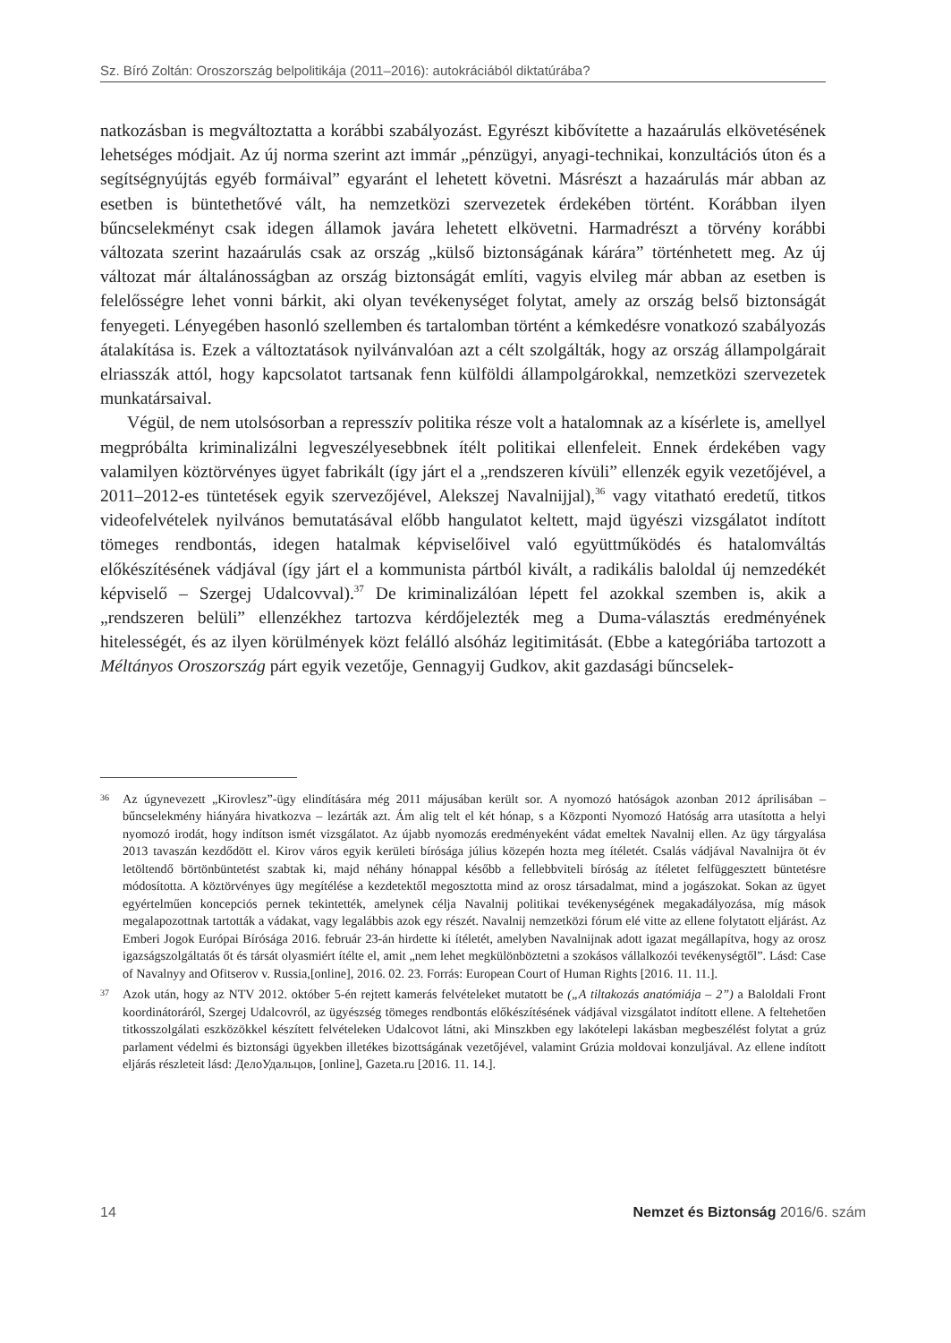Sz. Bíró Zoltán: Oroszország belpolitikája (2011–2016): autokráciából diktatúrába?
natkozásban is megváltoztatta a korábbi szabályozást. Egyrészt kibővítette a hazaárulás elkövetésének lehetséges módjait. Az új norma szerint azt immár „pénzügyi, anyagi-technikai, konzultációs úton és a segítségnyújtás egyéb formáival” egyaránt el lehetett követni. Másrészt a hazaárulás már abban az esetben is büntethetővé vált, ha nemzetközi szervezetek érdekében történt. Korábban ilyen bűncselekményt csak idegen államok javára lehetett elkövetni. Harmadrészt a törvény korábbi változata szerint hazaárulás csak az ország „külső biztonságának kárára” történhetett meg. Az új változat már általánosságban az ország biztonságát említi, vagyis elvileg már abban az esetben is felelősségre lehet vonni bárkit, aki olyan tevékenységet folytat, amely az ország belső biztonságát fenyegeti. Lényegében hasonló szellemben és tartalomban történt a kémkedésre vonatkozó szabályozás átalakítása is. Ezek a változtatások nyilvánvalóan azt a célt szolgálták, hogy az ország állampolgárait elriasszák attól, hogy kapcsolatot tartsanak fenn külföldi állampolgárokkal, nemzetközi szervezetek munkatársaival.
Végül, de nem utolsósorban a represszív politika része volt a hatalomnak az a kísérlete is, amellyel megpróbálta kriminalizálni legveszélyesebbnek ítélt politikai ellenfeleit. Ennek érdekében vagy valamilyen köztörvényes ügyet fabrikált (így járt el a „rendszeren kívüli” ellenzék egyik vezetőjével, a 2011–2012-es tüntetések egyik szervezőjével, Alekszej Navalnijjal),<sup>36</sup> vagy vitatható eredetű, titkos videofelvételek nyilvános bemutatásával előbb hangulatot keltett, majd ügyészi vizsgálatot indított tömeges rendbontás, idegen hatalmak képviselőivel való együttműködés és hatalomváltás előkészítésének vádjával (így járt el a kommunista pártból kivált, a radikális baloldal új nemzedékét képviselő – Szergej Udalcovval).<sup>37</sup> De kriminalizálóan lépett fel azokkal szemben is, akik a „rendszeren belüli” ellenzékhez tartozva kérdőjelezték meg a Duma-választás eredményének hitelességét, és az ilyen körülmények közt felálló alsóház legitimitását. (Ebbe a kategóriába tartozott a Méltányos Oroszország párt egyik vezetője, Gennagyij Gudkov, akit gazdasági bűncselek-
36 Az úgynevezett „Kirovlesz”-ügy elindítására még 2011 májusában került sor. A nyomozó hatóságok azonban 2012 áprilisában – bűncselekmény hiányára hivatkozva – lezárták azt. Ám alig telt el két hónap, s a Központi Nyomozó Hatóság arra utasította a helyi nyomozó irodát, hogy indítson ismét vizsgálatot. Az újabb nyomozás eredményeként vádat emeltek Navalnij ellen. Az ügy tárgyalása 2013 tavaszán kezdődött el. Kirov város egyik kerületi bírósága július közepén hozta meg ítéletét. Csalás vádjával Navalnijra öt év letöltendő börtönbüntetést szabtak ki, majd néhány hónappal később a fellebbviteli bíróság az ítéletet felfüggesztett büntetésre módosította. A köztörvényes ügy megítélése a kezdetektől megosztotta mind az orosz társadalmat, mind a jogászokat. Sokan az ügyet egyértelműen koncepciós pernek tekintették, amelynek célja Navalnij politikai tevékenységének megakadályozása, míg mások megalapozottnak tartották a vádakat, vagy legalábbis azok egy részét. Navalnij nemzetközi fórum elé vitte az ellene folytatott eljárást. Az Emberi Jogok Európai Bírósága 2016. február 23-án hirdette ki ítéletét, amelyben Navalnijnak adott igazat megállapítva, hogy az orosz igazságszolgáltatás őt és társát olyasmiért ítélte el, amit „nem lehet megkülönböztetni a szokásos vállalkozói tevékenységtől”. Lásd: Case of Navalnyy and Ofitserov v. Russia,[online], 2016. 02. 23. Forrás: European Court of Human Rights [2016. 11. 11.].
37 Azok után, hogy az NTV 2012. október 5-én rejtett kamerás felvételeket mutatott be („A tiltakozás anatómiája – 2”) a Baloldali Front koordinátoráról, Szergej Udalcovról, az ügyészség tömeges rendbontás előkészítésének vádjával vizsgálatot indított ellene. A feltehetően titkosszolgálati eszközökkel készített felvételeken Udalcovot látni, aki Minszkben egy lakótelepi lakásban megbeszélést folytat a grúz parlament védelmi és biztonsági ügyekben illetékes bizottságának vezetőjével, valamint Grúzia moldovai konzuljával. Az ellene indított eljárás részleteit lásd: ДелоУдальцов, [online], Gazeta.ru [2016. 11. 14.].
14 Nemzet és Biztonság 2016/6. szám